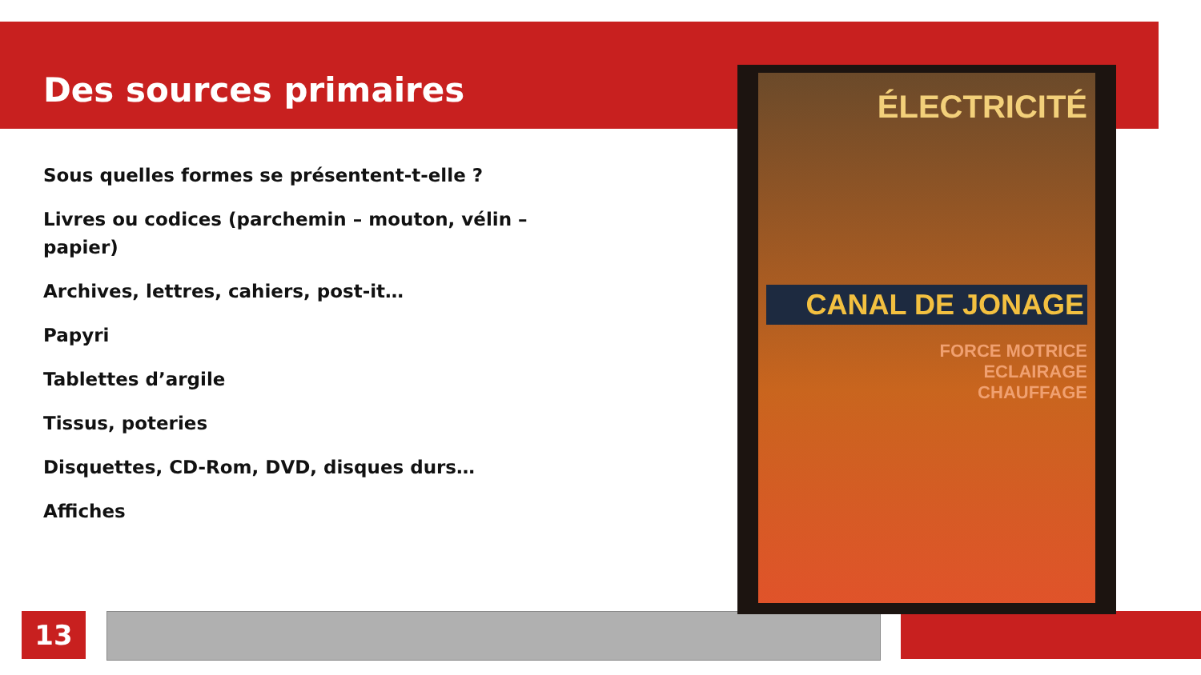Des sources primaires
Sous quelles formes se présentent-t-elle ?
Livres ou codices (parchemin – mouton, vélin – papier)
Archives, lettres, cahiers, post-it…
Papyri
Tablettes d’argile
Tissus, poteries
Disquettes, CD-Rom, DVD, disques durs…
Affiches
ÉLECTRICITÉ
CANAL DE JONAGE
FORCE MOTRICE
ECLAIRAGE
CHAUFFAGE
13